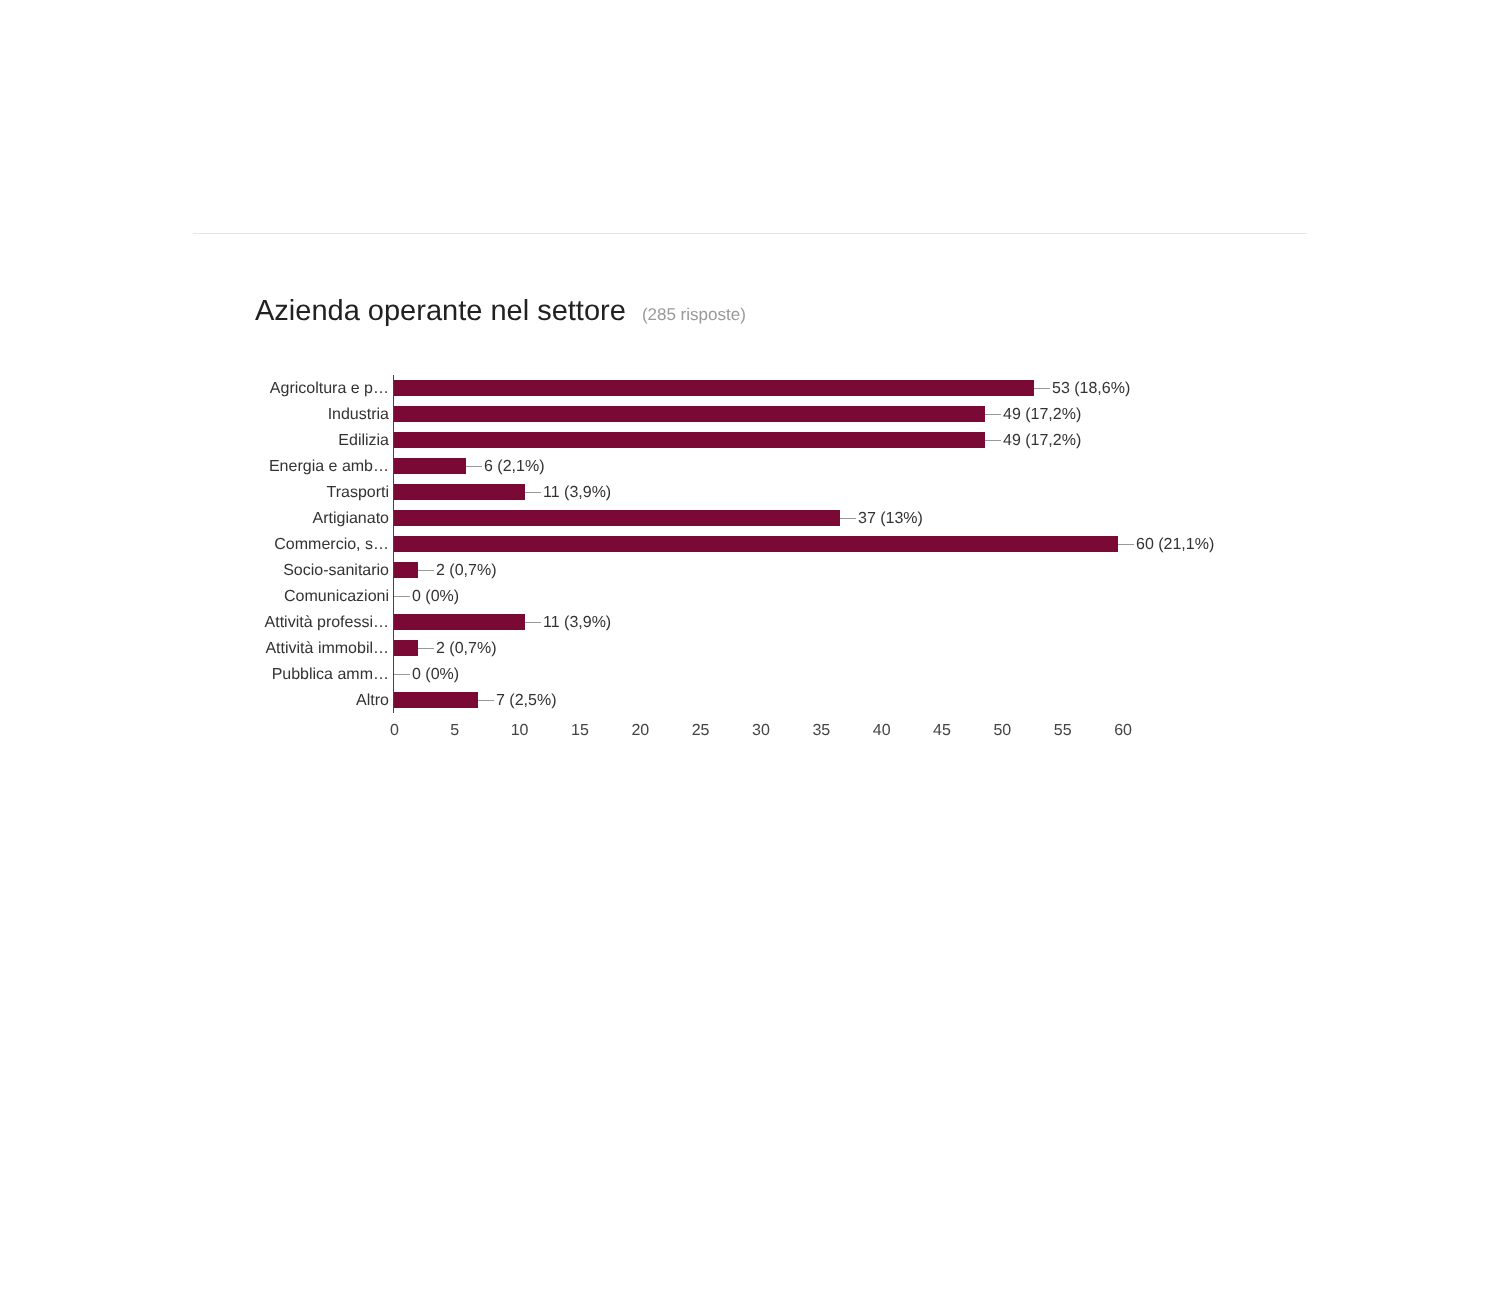Azienda operante nel settore (285 risposte)
Agricoltura e p… 53 (18,6%)
Industria 49 (17,2%)
Edilizia 49 (17,2%)
Energia e amb… 6 (2,1%)
Trasporti 11 (3,9%)
Artigianato 37 (13%)
Commercio, s… 60 (21,1%)
Socio-sanitario 2 (0,7%)
Comunicazioni 0 (0%)
Attività professi… 11 (3,9%)
Attività immobil… 2 (0,7%)
Pubblica amm… 0 (0%)
Altro 7 (2,5%)
0 5 10 15 20 25 30 35 40 45 50 55 60